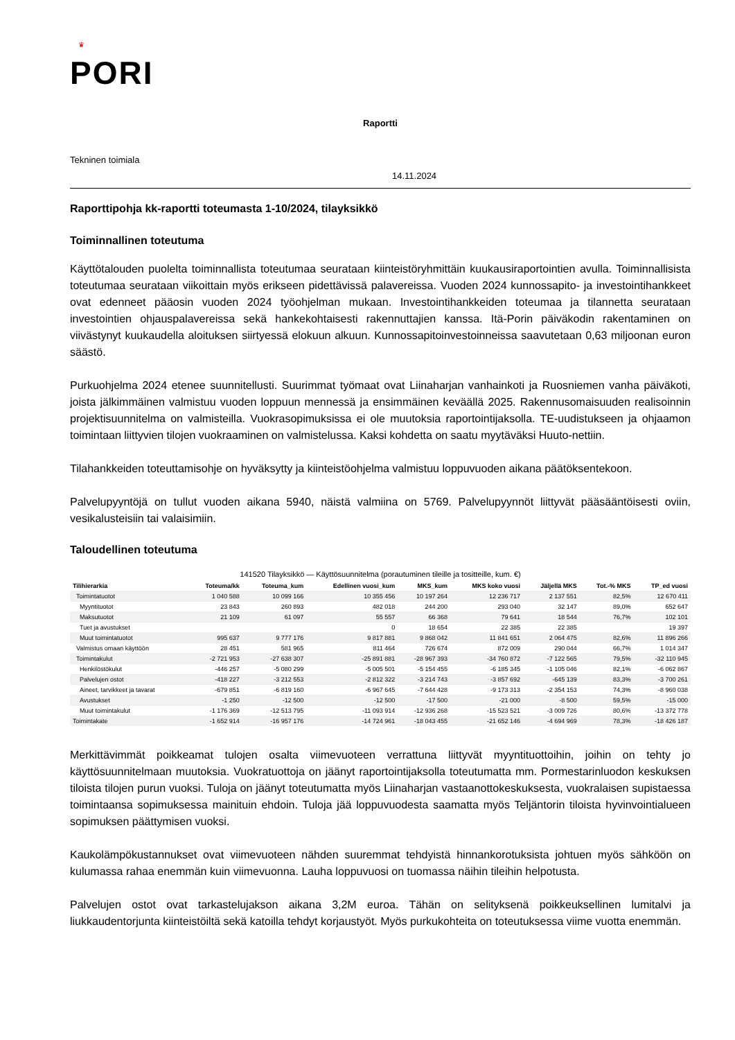♛
PORI
Raportti
Tekninen toimiala
14.11.2024
Raporttipohja kk-raportti toteumasta 1-10/2024, tilayksikkö
Toiminnallinen toteutuma
Käyttötalouden puolelta toiminnallista toteutumaa seurataan kiinteistöryhmittäin kuukausiraportointien avulla. Toiminnallisista toteutumaa seurataan viikoittain myös erikseen pidettävissä palavereissa. Vuoden 2024 kunnossapito- ja investointihankkeet ovat edenneet pääosin vuoden 2024 työohjelman mukaan. Investointihankkeiden toteumaa ja tilannetta seurataan investointien ohjauspalavereissa sekä hankekohtaisesti rakennuttajien kanssa. Itä-Porin päiväkodin rakentaminen on viivästynyt kuukaudella aloituksen siirtyessä elokuun alkuun. Kunnossapitoinvestoinneissa saavutetaan 0,63 miljoonan euron säästö.
Purkuohjelma 2024 etenee suunnitellusti. Suurimmat työmaat ovat Liinaharjan vanhainkoti ja Ruosniemen vanha päiväkoti, joista jälkimmäinen valmistuu vuoden loppuun mennessä ja ensimmäinen keväällä 2025. Rakennusomaisuuden realisoinnin projektisuunnitelma on valmisteilla. Vuokrasopimuksissa ei ole muutoksia raportointijaksolla. TE-uudistukseen ja ohjaamon toimintaan liittyvien tilojen vuokraaminen on valmistelussa. Kaksi kohdetta on saatu myytäväksi Huuto-nettiin.
Tilahankkeiden toteuttamisohje on hyväksytty ja kiinteistöohjelma valmistuu loppuvuoden aikana päätöksentekoon.
Palvelupyyntöjä on tullut vuoden aikana 5940, näistä valmiina on 5769. Palvelupyynnöt liittyvät pääsääntöisesti oviin, vesikalusteisiin tai valaisimiin.
Taloudellinen toteutuma
141520 Tilayksikkö — Käyttösuunnitelma (porautuminen tileille ja tositteille, kum. €)
| Tilihierarkia | Toteuma/kk | Toteuma_kum | Edellinen vuosi_kum | MKS_kum | MKS koko vuosi | Jäljellä MKS | Tot.-% MKS | TP_ed vuosi |
| --- | --- | --- | --- | --- | --- | --- | --- | --- |
| Toimintatuotot | 1 040 588 | 10 099 166 | 10 355 456 | 10 197 264 | 12 236 717 | 2 137 551 | 82,5% | 12 670 411 |
| Myyntituotot | 23 843 | 260 893 | 482 018 | 244 200 | 293 040 | 32 147 | 89,0% | 652 647 |
| Maksutuotot | 21 109 | 61 097 | 55 557 | 66 368 | 79 641 | 18 544 | 76,7% | 102 101 |
| Tuet ja avustukset | | | 0 | 18 654 | 22 385 | 22 385 | | 19 397 |
| Muut toimintatuotot | 995 637 | 9 777 176 | 9 817 881 | 9 868 042 | 11 841 651 | 2 064 475 | 82,6% | 11 896 266 |
| Valmistus omaan käyttöön | 28 451 | 581 965 | 811 464 | 726 674 | 872 009 | 290 044 | 66,7% | 1 014 347 |
| Toimintakulut | -2 721 953 | -27 638 307 | -25 891 881 | -28 967 393 | -34 760 872 | -7 122 565 | 79,5% | -32 110 945 |
| Henkilöstökulut | -446 257 | -5 080 299 | -5 005 501 | -5 154 455 | -6 185 345 | -1 105 046 | 82,1% | -6 062 867 |
| Palvelujen ostot | -418 227 | -3 212 553 | -2 812 322 | -3 214 743 | -3 857 692 | -645 139 | 83,3% | -3 700 261 |
| Aineet, tarvikkeet ja tavarat | -679 851 | -6 819 160 | -6 967 645 | -7 644 428 | -9 173 313 | -2 354 153 | 74,3% | -8 960 038 |
| Avustukset | -1 250 | -12 500 | -12 500 | -17 500 | -21 000 | -8 500 | 59,5% | -15 000 |
| Muut toimintakulut | -1 176 369 | -12 513 795 | -11 093 914 | -12 936 268 | -15 523 521 | -3 009 726 | 80,6% | -13 372 778 |
| Toimintakate | -1 652 914 | -16 957 176 | -14 724 961 | -18 043 455 | -21 652 146 | -4 694 969 | 78,3% | -18 426 187 |
Merkittävimmät poikkeamat tulojen osalta viimevuoteen verrattuna liittyvät myyntituottoihin, joihin on tehty jo käyttösuunnitelmaan muutoksia. Vuokratuottoja on jäänyt raportointijaksolla toteutumatta mm. Pormestarinluodon keskuksen tiloista tilojen purun vuoksi. Tuloja on jäänyt toteutumatta myös Liinaharjan vastaanottokeskuksesta, vuokralaisen supistaessa toimintaansa sopimuksessa mainituin ehdoin. Tuloja jää loppuvuodesta saamatta myös Teljäntorin tiloista hyvinvointialueen sopimuksen päättymisen vuoksi.
Kaukolämpökustannukset ovat viimevuoteen nähden suuremmat tehdyistä hinnankorotuksista johtuen myös sähköön on kulumassa rahaa enemmän kuin viimevuonna. Lauha loppuvuosi on tuomassa näihin tileihin helpotusta.
Palvelujen ostot ovat tarkastelujakson aikana 3,2M euroa. Tähän on selityksenä poikkeuksellinen lumitalvi ja liukkaudentorjunta kiinteistöiltä sekä katoilla tehdyt korjaustyöt. Myös purkukohteita on toteutuksessa viime vuotta enemmän.